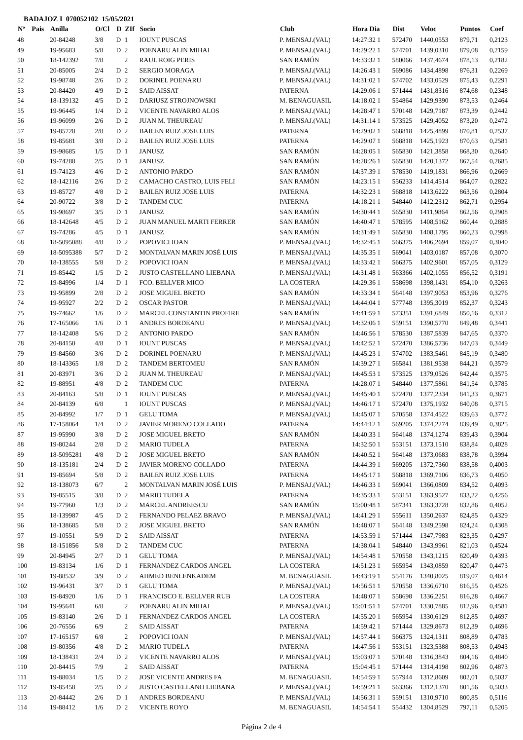BADAJOZ I 070052102 15/05/2021
| Nº | Pais | Anilla | O/Cl | D | ZIf | Socio | Club | Hora Dia | Dist | Veloc | Puntos | Coef |
| --- | --- | --- | --- | --- | --- | --- | --- | --- | --- | --- | --- | --- |
| 48 | | 20-84248 | 3/8 | D | 1 | IOUNT PUSCAS | P. MENSAJ.(VAL) | 14:27:32 1 | 572470 | 1440,0553 | 879,71 | 0,2123 |
| 49 | | 19-95683 | 5/8 | D | 2 | POENARU ALIN MIHAI | P. MENSAJ.(VAL) | 14:29:22 1 | 574701 | 1439,0310 | 879,08 | 0,2159 |
| 50 | | 18-142392 | 7/8 | | 2 | RAUL ROIG PERIS | SAN RAMÓN | 14:33:32 1 | 580066 | 1437,4674 | 878,13 | 0,2182 |
| 51 | | 20-85005 | 2/4 | D | 2 | SERGIO MORAGA | P. MENSAJ.(VAL) | 14:26:43 1 | 569086 | 1434,4898 | 876,31 | 0,2269 |
| 52 | | 19-98748 | 2/6 | D | 2 | DORINEL POENARU | P. MENSAJ.(VAL) | 14:31:02 1 | 574702 | 1433,0529 | 875,43 | 0,2291 |
| 53 | | 20-84420 | 4/9 | D | 2 | SAID AISSAT | PATERNA | 14:29:06 1 | 571444 | 1431,8316 | 874,68 | 0,2348 |
| 54 | | 18-139132 | 4/5 | D | 2 | DARIUSZ STROJNOWSKI | M. BENAGUASIL | 14:18:02 1 | 554864 | 1429,9390 | 873,53 | 0,2464 |
| 55 | | 19-96445 | 1/4 | D | 2 | VICENTE NAVARRO ALOS | P. MENSAJ.(VAL) | 14:28:47 1 | 570148 | 1429,7187 | 873,39 | 0,2442 |
| 56 | | 19-96099 | 2/6 | D | 2 | JUAN M. THEUREAU | P. MENSAJ.(VAL) | 14:31:14 1 | 573525 | 1429,4052 | 873,20 | 0,2472 |
| 57 | | 19-85728 | 2/8 | D | 2 | BAILEN RUIZ JOSE LUIS | PATERNA | 14:29:02 1 | 568818 | 1425,4899 | 870,81 | 0,2537 |
| 58 | | 19-85681 | 3/8 | D | 2 | BAILEN RUIZ JOSE LUIS | PATERNA | 14:29:07 1 | 568818 | 1425,1923 | 870,63 | 0,2581 |
| 59 | | 19-98685 | 1/5 | D | 1 | JANUSZ | SAN RAMÓN | 14:28:05 1 | 565830 | 1421,3858 | 868,30 | 0,2640 |
| 60 | | 19-74288 | 2/5 | D | 1 | JANUSZ | SAN RAMÓN | 14:28:26 1 | 565830 | 1420,1372 | 867,54 | 0,2685 |
| 61 | | 19-74123 | 4/6 | D | 2 | ANTONIO PARDO | SAN RAMÓN | 14:37:39 1 | 578530 | 1419,1831 | 866,96 | 0,2669 |
| 62 | | 18-142116 | 2/6 | D | 2 | CAMACHO CASTRO, LUIS FELI | SAN RAMÓN | 14:23:15 1 | 556233 | 1414,4514 | 864,07 | 0,2822 |
| 63 | | 19-85727 | 4/8 | D | 2 | BAILEN RUIZ JOSE LUIS | PATERNA | 14:32:23 1 | 568818 | 1413,6222 | 863,56 | 0,2804 |
| 64 | | 20-90722 | 3/8 | D | 2 | TANDEM CUC | PATERNA | 14:18:21 1 | 548440 | 1412,2312 | 862,71 | 0,2954 |
| 65 | | 19-98697 | 3/5 | D | 1 | JANUSZ | SAN RAMÓN | 14:30:44 1 | 565830 | 1411,9864 | 862,56 | 0,2908 |
| 66 | | 18-142648 | 4/5 | D | 2 | JUAN MANUEL MARTI FERRER | SAN RAMÓN | 14:40:47 1 | 578595 | 1408,5162 | 860,44 | 0,2888 |
| 67 | | 19-74286 | 4/5 | D | 1 | JANUSZ | SAN RAMÓN | 14:31:49 1 | 565830 | 1408,1795 | 860,23 | 0,2998 |
| 68 | | 18-5095088 | 4/8 | D | 2 | POPOVICI IOAN | P. MENSAJ.(VAL) | 14:32:45 1 | 566375 | 1406,2694 | 859,07 | 0,3040 |
| 69 | | 18-5095388 | 5/7 | D | 2 | MONTALVAN MARIN JOSÉ LUIS | P. MENSAJ.(VAL) | 14:35:35 1 | 569041 | 1403,0187 | 857,08 | 0,3070 |
| 70 | | 18-138555 | 5/8 | D | 2 | POPOVICI IOAN | P. MENSAJ.(VAL) | 14:33:42 1 | 566375 | 1402,9601 | 857,05 | 0,3129 |
| 71 | | 19-85442 | 1/5 | D | 2 | JUSTO CASTELLANO LIEBANA | P. MENSAJ.(VAL) | 14:31:48 1 | 563366 | 1402,1055 | 856,52 | 0,3191 |
| 72 | | 19-84996 | 1/4 | D | 1 | FCO. BELLVER MICO | LA COSTERA | 14:29:36 1 | 558698 | 1398,1431 | 854,10 | 0,3263 |
| 73 | | 19-95899 | 2/8 | D | 2 | JOSE MIGUEL BRETO | SAN RAMÓN | 14:33:34 1 | 564148 | 1397,9053 | 853,96 | 0,3276 |
| 74 | | 19-95927 | 2/2 | D | 2 | OSCAR PASTOR | P. MENSAJ.(VAL) | 14:44:04 1 | 577748 | 1395,3019 | 852,37 | 0,3243 |
| 75 | | 19-74662 | 1/6 | D | 2 | MARCEL CONSTANTIN PROFIRE | SAN RAMÓN | 14:41:59 1 | 573351 | 1391,6849 | 850,16 | 0,3312 |
| 76 | | 17-165066 | 1/6 | D | 1 | ANDRES BORDEANU | P. MENSAJ.(VAL) | 14:32:06 1 | 559151 | 1390,5770 | 849,48 | 0,3441 |
| 77 | | 18-142408 | 5/6 | D | 2 | ANTONIO PARDO | SAN RAMÓN | 14:46:56 1 | 578530 | 1387,5839 | 847,65 | 0,3370 |
| 78 | | 20-84150 | 4/8 | D | 1 | IOUNT PUSCAS | P. MENSAJ.(VAL) | 14:42:52 1 | 572470 | 1386,5736 | 847,03 | 0,3449 |
| 79 | | 19-84560 | 3/6 | D | 2 | DORINEL POENARU | P. MENSAJ.(VAL) | 14:45:23 1 | 574702 | 1383,5461 | 845,19 | 0,3480 |
| 80 | | 18-143365 | 1/8 | D | 2 | TANDEM BERTOMEU | SAN RAMÓN | 14:39:27 1 | 565841 | 1381,9538 | 844,21 | 0,3579 |
| 81 | | 20-83971 | 3/6 | D | 2 | JUAN M. THEUREAU | P. MENSAJ.(VAL) | 14:45:53 1 | 573525 | 1379,0526 | 842,44 | 0,3575 |
| 82 | | 19-88951 | 4/8 | D | 2 | TANDEM CUC | PATERNA | 14:28:07 1 | 548440 | 1377,5861 | 841,54 | 0,3785 |
| 83 | | 20-84163 | 5/8 | D | 1 | IOUNT PUSCAS | P. MENSAJ.(VAL) | 14:45:40 1 | 572470 | 1377,2334 | 841,33 | 0,3671 |
| 84 | | 20-84139 | 6/8 | | 1 | IOUNT PUSCAS | P. MENSAJ.(VAL) | 14:46:17 1 | 572470 | 1375,1932 | 840,08 | 0,3715 |
| 85 | | 20-84992 | 1/7 | D | 1 | GELU TOMA | P. MENSAJ.(VAL) | 14:45:07 1 | 570558 | 1374,4522 | 839,63 | 0,3772 |
| 86 | | 17-158064 | 1/4 | D | 2 | JAVIER MORENO COLLADO | PATERNA | 14:44:12 1 | 569205 | 1374,2274 | 839,49 | 0,3825 |
| 87 | | 19-95990 | 3/8 | D | 2 | JOSE MIGUEL BRETO | SAN RAMÓN | 14:40:33 1 | 564148 | 1374,1274 | 839,43 | 0,3904 |
| 88 | | 19-80244 | 2/8 | D | 2 | MARIO TUDELA | PATERNA | 14:32:50 1 | 553151 | 1373,1510 | 838,84 | 0,4028 |
| 89 | | 18-5095281 | 4/8 | D | 2 | JOSE MIGUEL BRETO | SAN RAMÓN | 14:40:52 1 | 564148 | 1373,0683 | 838,78 | 0,3994 |
| 90 | | 18-135181 | 2/4 | D | 2 | JAVIER MORENO COLLADO | PATERNA | 14:44:39 1 | 569205 | 1372,7360 | 838,58 | 0,4003 |
| 91 | | 19-85694 | 5/8 | D | 2 | BAILEN RUIZ JOSE LUIS | PATERNA | 14:45:17 1 | 568818 | 1369,7106 | 836,73 | 0,4050 |
| 92 | | 18-138073 | 6/7 | | 2 | MONTALVAN MARIN JOSÉ LUIS | P. MENSAJ.(VAL) | 14:46:33 1 | 569041 | 1366,0809 | 834,52 | 0,4093 |
| 93 | | 19-85515 | 3/8 | D | 2 | MARIO TUDELA | PATERNA | 14:35:33 1 | 553151 | 1363,9527 | 833,22 | 0,4256 |
| 94 | | 19-77960 | 1/3 | D | 2 | MARCEL ANDREESCU | SAN RAMÓN | 15:00:48 1 | 587341 | 1363,3728 | 832,86 | 0,4052 |
| 95 | | 18-139987 | 4/5 | D | 2 | FERNANDO PELAEZ BRAVO | P. MENSAJ.(VAL) | 14:41:29 1 | 555611 | 1350,2637 | 824,85 | 0,4329 |
| 96 | | 18-138685 | 5/8 | D | 2 | JOSE MIGUEL BRETO | SAN RAMÓN | 14:48:07 1 | 564148 | 1349,2598 | 824,24 | 0,4308 |
| 97 | | 19-10551 | 5/9 | D | 2 | SAID AISSAT | PATERNA | 14:53:59 1 | 571444 | 1347,7983 | 823,35 | 0,4297 |
| 98 | | 18-151856 | 5/8 | D | 2 | TANDEM CUC | PATERNA | 14:38:04 1 | 548440 | 1343,9961 | 821,03 | 0,4524 |
| 99 | | 20-84945 | 2/7 | D | 1 | GELU TOMA | P. MENSAJ.(VAL) | 14:54:48 1 | 570558 | 1343,1215 | 820,49 | 0,4393 |
| 100 | | 19-83134 | 1/6 | D | 1 | FERNANDEZ CARDOS ANGEL | LA COSTERA | 14:51:23 1 | 565954 | 1343,0859 | 820,47 | 0,4473 |
| 101 | | 19-88532 | 3/9 | D | 2 | AHMED BENLENKADEM | M. BENAGUASIL | 14:43:19 1 | 554176 | 1340,8025 | 819,07 | 0,4614 |
| 102 | | 19-96431 | 3/7 | D | 1 | GELU TOMA | P. MENSAJ.(VAL) | 14:56:51 1 | 570558 | 1336,6710 | 816,55 | 0,4526 |
| 103 | | 19-84920 | 1/6 | D | 1 | FRANCISCO E. BELLVER RUB | LA COSTERA | 14:48:07 1 | 558698 | 1336,2251 | 816,28 | 0,4667 |
| 104 | | 19-95641 | 6/8 | | 2 | POENARU ALIN MIHAI | P. MENSAJ.(VAL) | 15:01:51 1 | 574701 | 1330,7885 | 812,96 | 0,4581 |
| 105 | | 19-83140 | 2/6 | D | 1 | FERNANDEZ CARDOS ANGEL | LA COSTERA | 14:55:20 1 | 565954 | 1330,6129 | 812,85 | 0,4697 |
| 106 | | 20-76556 | 6/9 | | 2 | SAID AISSAT | PATERNA | 14:59:42 1 | 571444 | 1329,8673 | 812,39 | 0,4696 |
| 107 | | 17-165157 | 6/8 | | 2 | POPOVICI IOAN | P. MENSAJ.(VAL) | 14:57:44 1 | 566375 | 1324,1311 | 808,89 | 0,4783 |
| 108 | | 19-80356 | 4/8 | D | 2 | MARIO TUDELA | PATERNA | 14:47:56 1 | 553151 | 1323,5388 | 808,53 | 0,4943 |
| 109 | | 18-138431 | 2/4 | D | 2 | VICENTE NAVARRO ALOS | P. MENSAJ.(VAL) | 15:03:07 1 | 570148 | 1316,3843 | 804,16 | 0,4840 |
| 110 | | 20-84415 | 7/9 | | 2 | SAID AISSAT | PATERNA | 15:04:45 1 | 571444 | 1314,4198 | 802,96 | 0,4873 |
| 111 | | 19-88034 | 1/5 | D | 2 | JOSE VICENTE ANDRES FA | M. BENAGUASIL | 14:54:59 1 | 557944 | 1312,8609 | 802,01 | 0,5037 |
| 112 | | 19-85458 | 2/5 | D | 2 | JUSTO CASTELLANO LIEBANA | P. MENSAJ.(VAL) | 14:59:21 1 | 563366 | 1312,1370 | 801,56 | 0,5033 |
| 113 | | 20-84442 | 2/6 | D | 1 | ANDRES BORDEANU | P. MENSAJ.(VAL) | 14:56:31 1 | 559151 | 1310,9710 | 800,85 | 0,5116 |
| 114 | | 19-88412 | 1/6 | D | 2 | VICENTE ROYO | M. BENAGUASIL | 14:54:54 1 | 554432 | 1304,8529 | 797,11 | 0,5205 |
Página 2 de 4